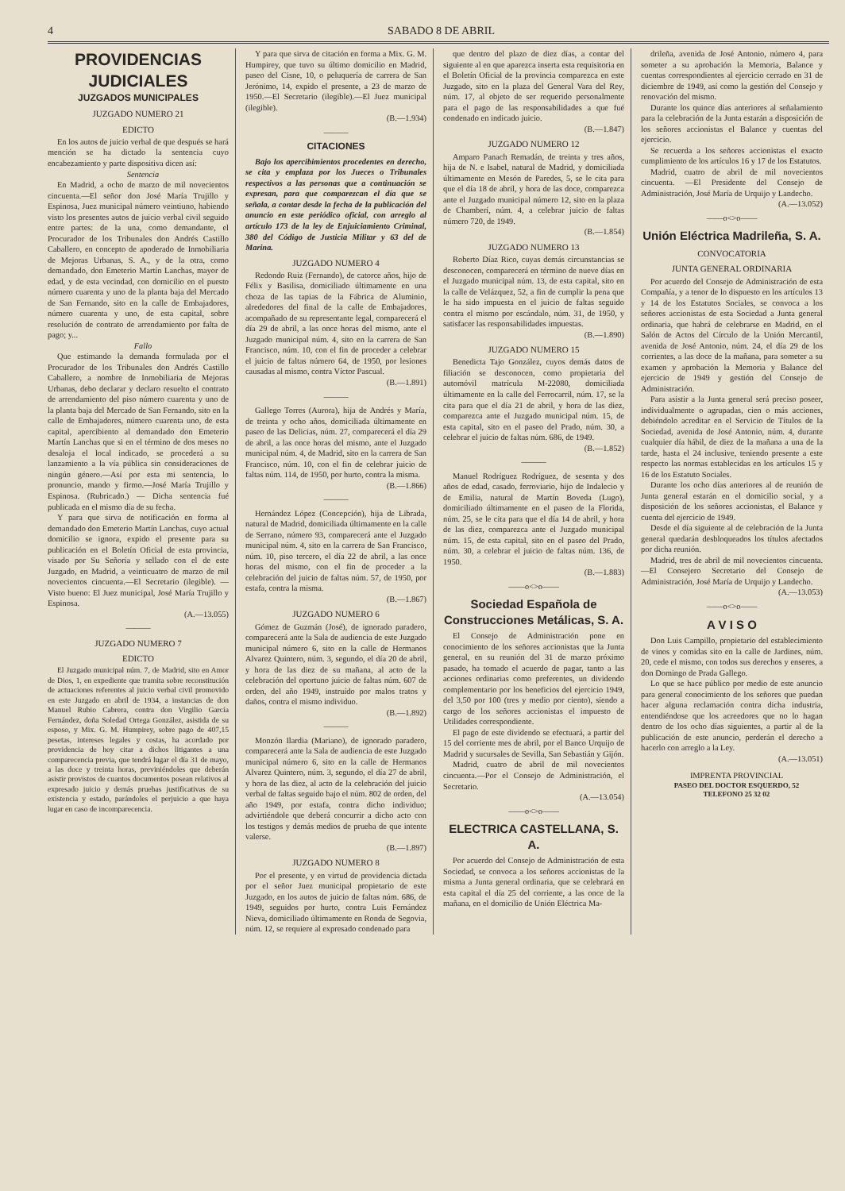4 SABADO 8 DE ABRIL
PROVIDENCIAS JUDICIALES
JUZGADOS MUNICIPALES
JUZGADO NUMERO 21
EDICTO
En los autos de juicio verbal de que después se hará mención se ha dictado la sentencia cuyo encabezamiento y parte dispositiva dicen así:
Sentencia
En Madrid, a ocho de marzo de mil novecientos cincuenta.—El señor don José María Trujillo y Espinosa, Juez municipal número veintiuno, habiendo visto los presentes autos de juicio verbal civil seguido entre partes: de la una, como demandante, el Procurador de los Tribunales don Andrés Castillo Caballero, en concepto de apoderado de Inmobiliaria de Mejoras Urbanas, S. A., y de la otra, como demandado, don Emeterio Martín Lanchas, mayor de edad, y de esta vecindad, con domicilio en el puesto número cuarenta y uno de la planta baja del Mercado de San Fernando, sito en la calle de Embajadores, número cuarenta y uno, de esta capital, sobre resolución de contrato de arrendamiento por falta de pago; y...
Fallo
Que estimando la demanda formulada por el Procurador de los Tribunales don Andrés Castillo Caballero, a nombre de Inmobiliaria de Mejoras Urbanas, debo declarar y declaro resuelto el contrato de arrendamiento del piso número cuarenta y uno de la planta baja del Mercado de San Fernando, sito en la calle de Embajadores, número cuarenta uno, de esta capital, apercibiento al demandado don Emeterio Martín Lanchas que si en el término de dos meses no desaloja el local indicado, se procederá a su lanzamiento a la vía pública sin consideraciones de ningún género.—Así por esta mi sentencia, lo pronuncio, mando y firmo.—José María Trujillo y Espinosa. (Rubricado.) — Dicha sentencia fué publicada en el mismo día de su fecha.
Y para que sirva de notificación en forma al demandado don Emeterio Martín Lanchas, cuyo actual domicilio se ignora, expido el presente para su publicación en el Boletín Oficial de esta provincia, visado por Su Señoría y sellado con el de este Juzgado, en Madrid, a veinticuatro de marzo de mil novecientos cincuenta.—El Secretario (ilegible). — Visto bueno: El Juez municipal, José María Trujillo y Espinosa.
(A.—13.055)
———
JUZGADO NUMERO 7
EDICTO
El Juzgado municipal núm. 7, de Madrid, sito en Amor de Dios, 1, en expediente que tramita sobre reconstitución de actuaciones referentes al juicio verbal civil promovido en este Juzgado en abril de 1934, a instancias de don Manuel Rubio Cabrera, contra don Virgilio García Fernández, doña Soledad Ortega González, asistida de su esposo, y Mix. G. M. Humpirey, sobre pago de 407,15 pesetas, intereses legales y costas, ha acordado por providencia de hoy citar a dichos litigantes a una comparecencia previa, que tendrá lugar el día 31 de mayo, a las doce y treinta horas, previniéndoles que deberán asistir provistos de cuantos documentos posean relativos al expresado juicio y demás pruebas justificativas de su existencia y estado, parándoles el perjuicio a que haya lugar en caso de incomparecencia.
Y para que sirva de citación en forma a Mix. G. M. Humpirey, que tuvo su último domicilio en Madrid, paseo del Cisne, 10, o peluquería de carrera de San Jerónimo, 14, expido el presente, a 23 de marzo de 1950.—El Secretario (ilegible).—El Juez municipal (ilegible).
(B.—1.934)
———
CITACIONES
Bajo los apercibimientos procedentes en derecho, se cita y emplaza por los Jueces o Tribunales respectivos a las personas que a continuación se expresan, para que comparezcan el día que se señala, a contar desde la fecha de la publicación del anuncio en este periódico oficial, con arreglo al artículo 173 de la ley de Enjuiciamiento Criminal, 380 del Código de Justicia Militar y 63 del de Marina.
JUZGADO NUMERO 4
Redondo Ruiz (Fernando), de catorce años, hijo de Félix y Basilisa, domiciliado últimamente en una choza de las tapias de la Fábrica de Aluminio, alrededores del final de la calle de Embajadores, acompañado de su representante legal, comparecerá el día 29 de abril, a las once horas del mismo, ante el Juzgado municipal núm. 4, sito en la carrera de San Francisco, núm. 10, con el fin de proceder a celebrar el juicio de faltas número 64, de 1950, por lesiones causadas al mismo, contra Víctor Pascual.
(B.—1.891)
———
Gallego Torres (Aurora), hija de Andrés y María, de treinta y ocho años, domiciliada últimamente en paseo de las Delicias, núm. 27, comparecerá el día 29 de abril, a las once horas del mismo, ante el Juzgado municipal núm. 4, de Madrid, sito en la carrera de San Francisco, núm. 10, con el fin de celebrar juicio de faltas núm. 114, de 1950, por hurto, contra la misma.
(B.—1.866)
———
Hernández López (Concepción), hija de Librada, natural de Madrid, domiciliada últimamente en la calle de Serrano, número 93, comparecerá ante el Juzgado municipal núm. 4, sito en la carrera de San Francisco, núm. 10, piso tercero, el día 22 de abril, a las once horas del mismo, con el fin de proceder a la celebración del juicio de faltas núm. 57, de 1950, por estafa, contra la misma.
(B.—1.867)
JUZGADO NUMERO 6
Gómez de Guzmán (José), de ignorado paradero, comparecerá ante la Sala de audiencia de este Juzgado municipal número 6, sito en la calle de Hermanos Alvarez Quintero, núm. 3, segundo, el día 20 de abril, y hora de las diez de su mañana, al acto de la celebración del oportuno juicio de faltas núm. 607 de orden, del año 1949, instruído por malos tratos y daños, contra el mismo individuo.
(B.—1.892)
———
Monzón Ilardia (Mariano), de ignorado paradero, comparecerá ante la Sala de audiencia de este Juzgado municipal número 6, sito en la calle de Hermanos Alvarez Quintero, núm. 3, segundo, el día 27 de abril, y hora de las diez, al acto de la celebración del juicio verbal de faltas seguido bajo el núm. 802 de orden, del año 1949, por estafa, contra dicho individuo; advirtiéndole que deberá concurrir a dicho acto con los testigos y demás medios de prueba de que intente valerse.
(B.—1.897)
JUZGADO NUMERO 8
Por el presente, y en virtud de providencia dictada por el señor Juez municipal propietario de este Juzgado, en los autos de juicio de faltas núm. 686, de 1949, seguidos por hurto, contra Luis Fernández Nieva, domiciliado últimamente en Ronda de Segovia, núm. 12, se requiere al expresado condenado para
que dentro del plazo de diez días, a contar del siguiente al en que aparezca inserta esta requisitoria en el Boletín Oficial de la provincia comparezca en este Juzgado, sito en la plaza del General Vara del Rey, núm. 17, al objeto de ser requerido personalmente para el pago de las responsabilidades a que fué condenado en indicado juicio.
(B.—1.847)
JUZGADO NUMERO 12
Amparo Panach Remadán, de treinta y tres años, hija de N. e Isabel, natural de Madrid, y domiciliada últimamente en Mesón de Paredes, 5, se le cita para que el día 18 de abril, y hora de las doce, comparezca ante el Juzgado municipal número 12, sito en la plaza de Chamberí, núm. 4, a celebrar juicio de faltas número 720, de 1949.
(B.—1.854)
JUZGADO NUMERO 13
Roberto Díaz Rico, cuyas demás circunstancias se desconocen, comparecerá en término de nueve días en el Juzgado municipal núm. 13, de esta capital, sito en la calle de Velázquez, 52, a fin de cumplir la pena que le ha sido impuesta en el juicio de faltas seguido contra el mismo por escándalo, núm. 31, de 1950, y satisfacer las responsabilidades impuestas.
(B.—1.890)
JUZGADO NUMERO 15
Benedicta Tajo González, cuyos demás datos de filiación se desconocen, como propietaria del automóvil matrícula M-22080, domiciliada últimamente en la calle del Ferrocarril, núm. 17, se la cita para que el día 21 de abril, y hora de las diez, comparezca ante el Juzgado municipal núm. 15, de esta capital, sito en el paseo del Prado, núm. 30, a celebrar el juicio de faltas núm. 686, de 1949.
(B.—1.852)
———
Manuel Rodríguez Rodríguez, de sesenta y dos años de edad, casado, ferroviario, hijo de Indalecio y de Emilia, natural de Martín Boveda (Lugo), domiciliado últimamente en el paseo de la Florida, núm. 25, se le cita para que el día 14 de abril, y hora de las diez, comparezca ante el Juzgado municipal núm. 15, de esta capital, sito en el paseo del Prado, núm. 30, a celebrar el juicio de faltas núm. 136, de 1950.
(B.—1.883)
——o<>o——
Sociedad Española de Construcciones Metálicas, S. A.
El Consejo de Administración pone en conocimiento de los señores accionistas que la Junta general, en su reunión del 31 de marzo próximo pasado, ha tomado el acuerdo de pagar, tanto a las acciones ordinarias como preferentes, un dividendo complementario por los beneficios del ejercicio 1949, del 3,50 por 100 (tres y medio por ciento), siendo a cargo de los señores accionistas el impuesto de Utilidades correspondiente.
El pago de este dividendo se efectuará, a partir del 15 del corriente mes de abril, por el Banco Urquijo de Madrid y sucursales de Sevilla, San Sebastián y Gijón.
Madrid, cuatro de abril de mil novecientos cincuenta.—Por el Consejo de Administración, el Secretario.
(A.—13.054)
——o<>o——
ELECTRICA CASTELLANA, S. A.
Por acuerdo del Consejo de Administración de esta Sociedad, se convoca a los señores accionistas de la misma a Junta general ordinaria, que se celebrará en esta capital el día 25 del corriente, a las once de la mañana, en el domicilio de Unión Eléctrica Ma-
drileña, avenida de José Antonio, número 4, para someter a su aprobación la Memoria, Balance y cuentas correspondientes al ejercicio cerrado en 31 de diciembre de 1949, así como la gestión del Consejo y renovación del mismo.
Durante los quince días anteriores al señalamiento para la celebración de la Junta estarán a disposición de los señores accionistas el Balance y cuentas del ejercicio.
Se recuerda a los señores accionistas el exacto cumplimiento de los artículos 16 y 17 de los Estatutos.
Madrid, cuatro de abril de mil novecientos cincuenta. —El Presidente del Consejo de Administración, José María de Urquijo y Landecho.
(A.—13.052)
——o<>o——
Unión Eléctrica Madrileña, S. A.
CONVOCATORIA
JUNTA GENERAL ORDINARIA
Por acuerdo del Consejo de Administración de esta Compañía, y a tenor de lo dispuesto en los artículos 13 y 14 de los Estatutos Sociales, se convoca a los señores accionistas de esta Sociedad a Junta general ordinaria, que habrá de celebrarse en Madrid, en el Salón de Actos del Círculo de la Unión Mercantil, avenida de José Antonio, núm. 24, el día 29 de los corrientes, a las doce de la mañana, para someter a su examen y aprobación la Memoria y Balance del ejercicio de 1949 y gestión del Consejo de Administración.
Para asistir a la Junta general será preciso poseer, individualmente o agrupadas, cien o más acciones, debiéndolo acreditar en el Servicio de Títulos de la Sociedad, avenida de José Antonio, núm. 4, durante cualquier día hábil, de diez de la mañana a una de la tarde, hasta el 24 inclusive, teniendo presente a este respecto las normas establecidas en los artículos 15 y 16 de los Estatuto Sociales.
Durante los ocho días anteriores al de reunión de Junta general estarán en el domicilio social, y a disposición de los señores accionistas, el Balance y cuenta del ejercicio de 1949.
Desde el día siguiente al de celebración de la Junta general quedarán desbloqueados los títulos afectados por dicha reunión.
Madrid, tres de abril de mil novecientos cincuenta.—El Consejero Secretario del Consejo de Administración, José María de Urquijo y Landecho.
(A.—13.053)
——o<>o——
A V I S O
Don Luis Campillo, propietario del establecimiento de vinos y comidas sito en la calle de Jardines, núm. 20, cede el mismo, con todos sus derechos y enseres, a don Domingo de Prada Gallego.
Lo que se hace público por medio de este anuncio para general conocimiento de los señores que puedan hacer alguna reclamación contra dicha industria, entendiéndose que los acreedores que no lo hagan dentro de los ocho días siguientes, a partir al de la publicación de este anuncio, perderán el derecho a hacerlo con arreglo a la Ley.
(A.—13.051)
IMPRENTA PROVINCIAL
PASEO DEL DOCTOR ESQUERDO, 52
TELEFONO 25 32 02